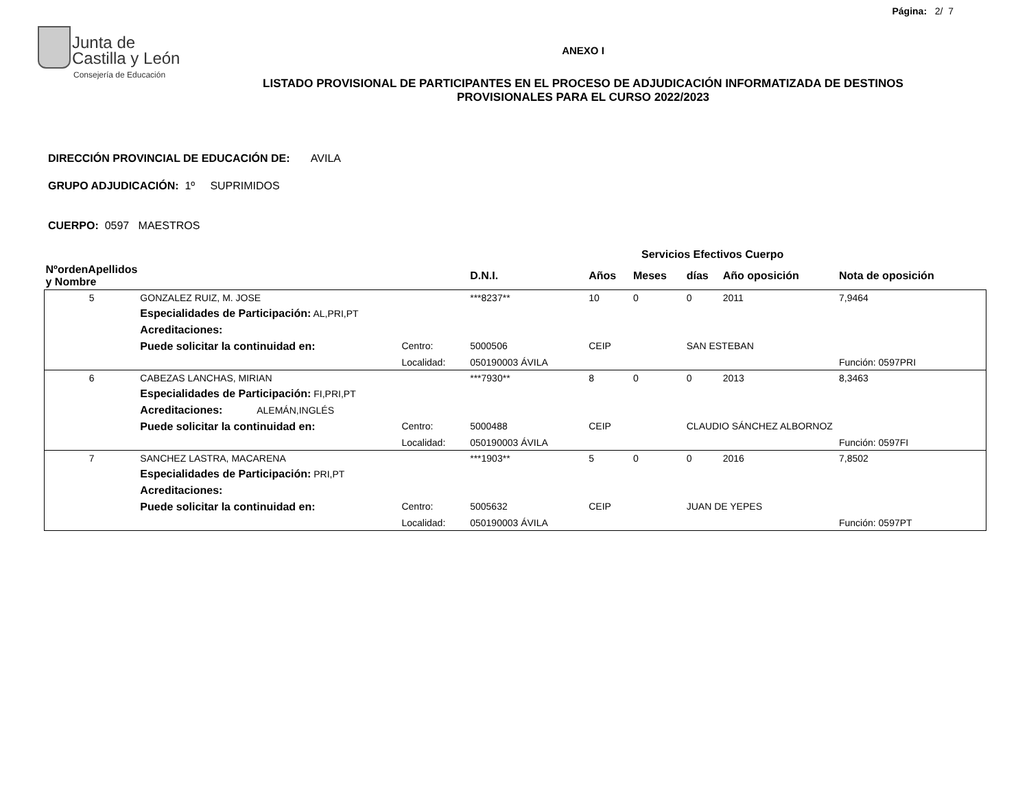Página: 2/ 7
Junta de
Castilla y León
Consejería de Educación
ANEXO I
LISTADO PROVISIONAL DE PARTICIPANTES EN EL PROCESO DE ADJUDICACIÓN INFORMATIZADA DE DESTINOS PROVISIONALES PARA EL CURSO 2022/2023
DIRECCIÓN PROVINCIAL DE EDUCACIÓN DE: AVILA
GRUPO ADJUDICACIÓN: 1º SUPRIMIDOS
CUERPO: 0597 MAESTROS
| | | | | Servicios Efectivos Cuerpo | | | | | |
| --- | --- | --- | --- | --- | --- | --- | --- | --- | --- |
| NºordenApellidos y Nombre | | | D.N.I. | Años | Meses | días | Año oposición | Nota de oposición | |
| 5 | GONZALEZ RUIZ, M. JOSE | | ***8237** | 10 | 0 | 0 | 2011 | 7,9464 | |
| | Especialidades de Participación: AL,PRI,PT | | | | | | | | |
| | Acreditaciones: | | | | | | | | |
| | Puede solicitar la continuidad en: | Centro: | 5000506 | CEIP | | SAN ESTEBAN | | | |
| | | Localidad: | 050190003 ÁVILA | | | | | Función: 0597PRI | |
| 6 | CABEZAS LANCHAS, MIRIAN | | ***7930** | 8 | 0 | 0 | 2013 | 8,3463 | |
| | Especialidades de Participación: FI,PRI,PT | | | | | | | | |
| | Acreditaciones: ALEMÁN,INGLÉS | | | | | | | | |
| | Puede solicitar la continuidad en: | Centro: | 5000488 | CEIP | | CLAUDIO SÁNCHEZ ALBORNOZ | | | |
| | | Localidad: | 050190003 ÁVILA | | | | | Función: 0597FI | |
| 7 | SANCHEZ LASTRA, MACARENA | | ***1903** | 5 | 0 | 0 | 2016 | 7,8502 | |
| | Especialidades de Participación: PRI,PT | | | | | | | | |
| | Acreditaciones: | | | | | | | | |
| | Puede solicitar la continuidad en: | Centro: | 5005632 | CEIP | | JUAN DE YEPES | | | |
| | | Localidad: | 050190003 ÁVILA | | | | | Función: 0597PT | |